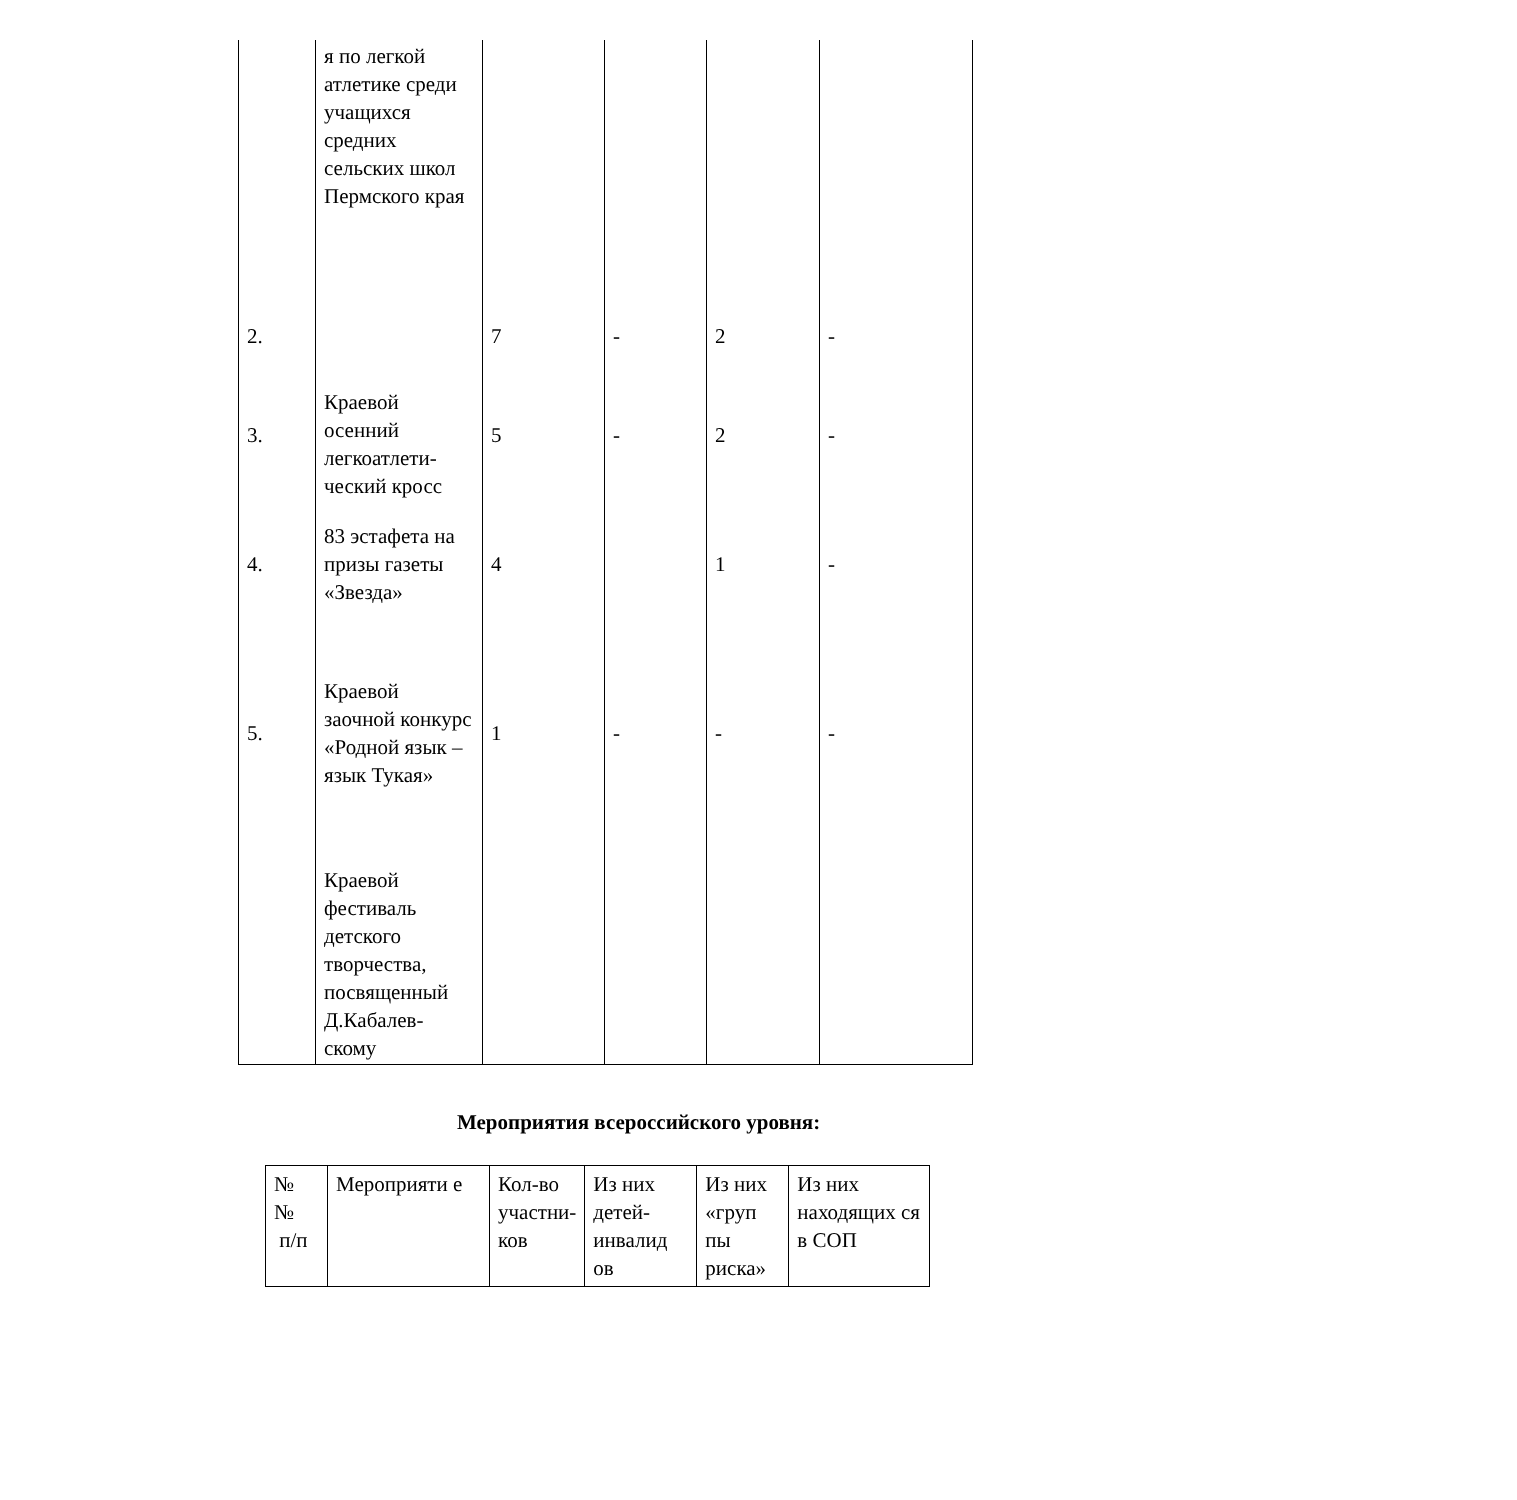| | я по легкой атлетике среди учащихся средних сельских школ Пермского края | | | | |
| 2. | | 7 | - | 2 | - |
| 3. | Краевой осенний легкоатлети-ческий кросс | 5 | - | 2 | - |
| 4. | 83 эстафета на призы газеты «Звезда» | 4 | | 1 | - |
| 5. | Краевой заочной конкурс «Родной язык – язык Тукая» | 1 | - | - | - |
| | Краевой фестиваль детского творчества, посвященный Д.Кабалев-скому | | | | |
Мероприятия всероссийского уровня:
| № № п/п | Мероприяти е | Кол-во участни-ков | Из них детей-инвалид ов | Из них «груп пы риска» | Из них находящих ся в СОП |